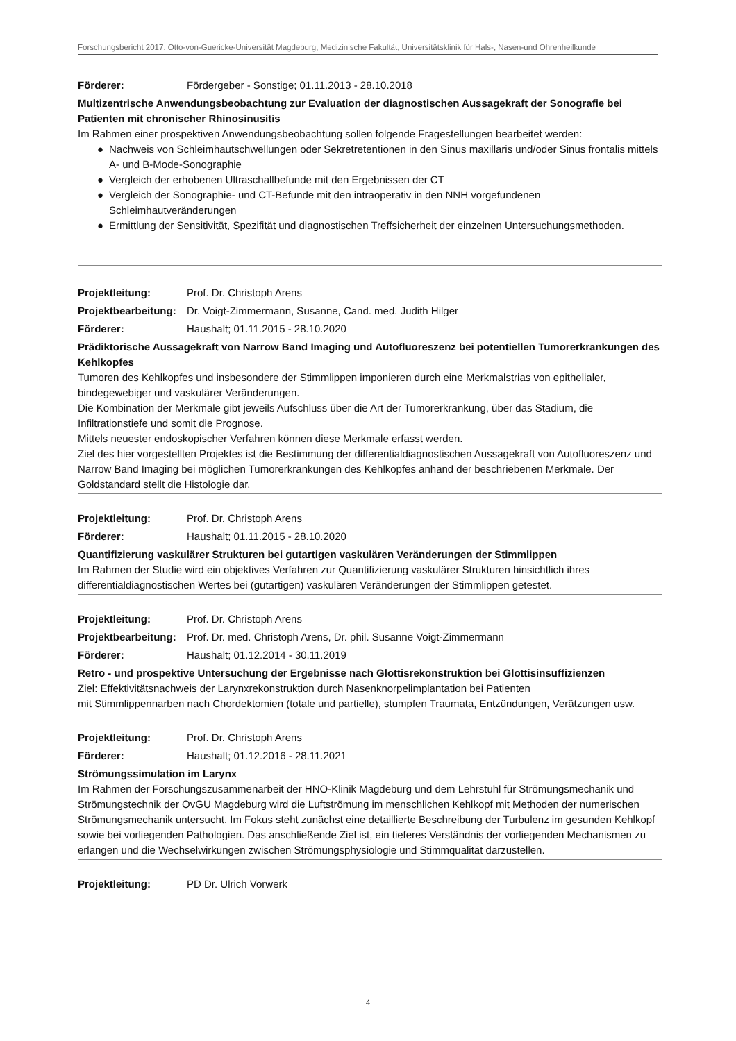Forschungsbericht 2017: Otto-von-Guericke-Universität Magdeburg, Medizinische Fakultät, Universitätsklinik für Hals-, Nasen-und Ohrenheilkunde
Förderer: Fördergeber - Sonstige; 01.11.2013 - 28.10.2018
Multizentrische Anwendungsbeobachtung zur Evaluation der diagnostischen Aussagekraft der Sonografie bei Patienten mit chronischer Rhinosinusitis
Im Rahmen einer prospektiven Anwendungsbeobachtung sollen folgende Fragestellungen bearbeitet werden:
● Nachweis von Schleimhautschwellungen oder Sekretretentionen in den Sinus maxillaris und/oder Sinus frontalis mittels A- und B-Mode-Sonographie
● Vergleich der erhobenen Ultraschallbefunde mit den Ergebnissen der CT
● Vergleich der Sonographie- und CT-Befunde mit den intraoperativ in den NNH vorgefundenen Schleimhautveränderungen
● Ermittlung der Sensitivität, Spezifität und diagnostischen Treffsicherheit der einzelnen Untersuchungsmethoden.
Projektleitung: Prof. Dr. Christoph Arens
Projektbearbeitung: Dr. Voigt-Zimmermann, Susanne, Cand. med. Judith Hilger
Förderer: Haushalt; 01.11.2015 - 28.10.2020
Prädiktorische Aussagekraft von Narrow Band Imaging und Autofluoreszenz bei potentiellen Tumorerkrankungen des Kehlkopfes
Tumoren des Kehlkopfes und insbesondere der Stimmlippen imponieren durch eine Merkmalstrias von epithelialer, bindegewebiger und vaskulärer Veränderungen.
Die Kombination der Merkmale gibt jeweils Aufschluss über die Art der Tumorerkrankung, über das Stadium, die Infiltrationstiefe und somit die Prognose.
Mittels neuester endoskopischer Verfahren können diese Merkmale erfasst werden.
Ziel des hier vorgestellten Projektes ist die Bestimmung der differentialdiagnostischen Aussagekraft von Autofluoreszenz und Narrow Band Imaging bei möglichen Tumorerkrankungen des Kehlkopfes anhand der beschriebenen Merkmale. Der Goldstandard stellt die Histologie dar.
Projektleitung: Prof. Dr. Christoph Arens
Förderer: Haushalt; 01.11.2015 - 28.10.2020
Quantifizierung vaskulärer Strukturen bei gutartigen vaskulären Veränderungen der Stimmlippen
Im Rahmen der Studie wird ein objektives Verfahren zur Quantifizierung vaskulärer Strukturen hinsichtlich ihres differentialdiagnostischen Wertes bei (gutartigen) vaskulären Veränderungen der Stimmlippen getestet.
Projektleitung: Prof. Dr. Christoph Arens
Projektbearbeitung: Prof. Dr. med. Christoph Arens, Dr. phil. Susanne Voigt-Zimmermann
Förderer: Haushalt; 01.12.2014 - 30.11.2019
Retro - und prospektive Untersuchung der Ergebnisse nach Glottisrekonstruktion bei Glottisinsuffizienzen
Ziel: Effektivitätsnachweis der Larynxrekonstruktion durch Nasenknorpelimplantation bei Patienten
mit Stimmlippennarben nach Chordektomien (totale und partielle), stumpfen Traumata, Entzündungen, Verätzungen usw.
Projektleitung: Prof. Dr. Christoph Arens
Förderer: Haushalt; 01.12.2016 - 28.11.2021
Strömungssimulation im Larynx
Im Rahmen der Forschungszusammenarbeit der HNO-Klinik Magdeburg und dem Lehrstuhl für Strömungsmechanik und Strömungstechnik der OvGU Magdeburg wird die Luftströmung im menschlichen Kehlkopf mit Methoden der numerischen Strömungsmechanik untersucht. Im Fokus steht zunächst eine detaillierte Beschreibung der Turbulenz im gesunden Kehlkopf sowie bei vorliegenden Pathologien. Das anschließende Ziel ist, ein tieferes Verständnis der vorliegenden Mechanismen zu erlangen und die Wechselwirkungen zwischen Strömungsphysiologie und Stimmqualität darzustellen.
Projektleitung: PD Dr. Ulrich Vorwerk
4